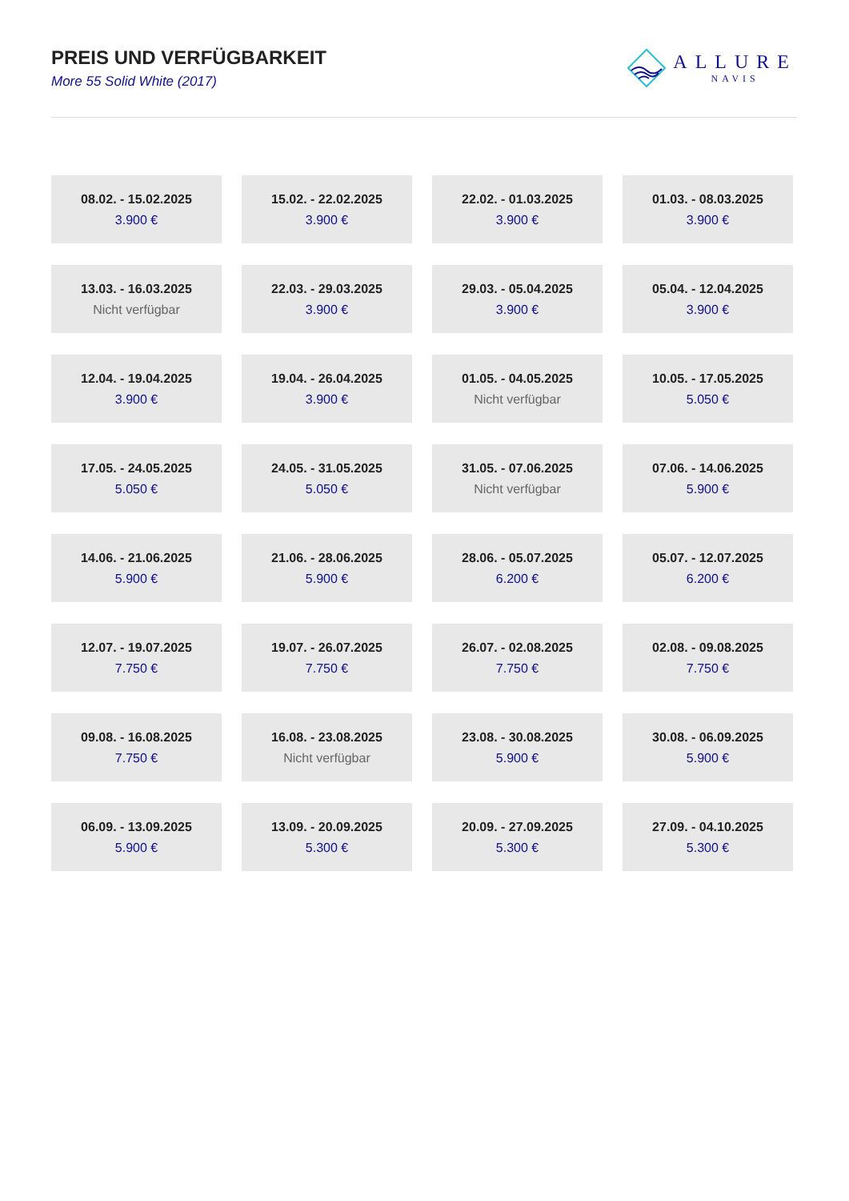PREIS UND VERFÜGBARKEIT
More 55 Solid White (2017)
ALLURE
NAVIS
| 08.02. - 15.02.2025 3.900 € | 15.02. - 22.02.2025 3.900 € | 22.02. - 01.03.2025 3.900 € | 01.03. - 08.03.2025 3.900 € |
| 13.03. - 16.03.2025 Nicht verfügbar | 22.03. - 29.03.2025 3.900 € | 29.03. - 05.04.2025 3.900 € | 05.04. - 12.04.2025 3.900 € |
| 12.04. - 19.04.2025 3.900 € | 19.04. - 26.04.2025 3.900 € | 01.05. - 04.05.2025 Nicht verfügbar | 10.05. - 17.05.2025 5.050 € |
| 17.05. - 24.05.2025 5.050 € | 24.05. - 31.05.2025 5.050 € | 31.05. - 07.06.2025 Nicht verfügbar | 07.06. - 14.06.2025 5.900 € |
| 14.06. - 21.06.2025 5.900 € | 21.06. - 28.06.2025 5.900 € | 28.06. - 05.07.2025 6.200 € | 05.07. - 12.07.2025 6.200 € |
| 12.07. - 19.07.2025 7.750 € | 19.07. - 26.07.2025 7.750 € | 26.07. - 02.08.2025 7.750 € | 02.08. - 09.08.2025 7.750 € |
| 09.08. - 16.08.2025 7.750 € | 16.08. - 23.08.2025 Nicht verfügbar | 23.08. - 30.08.2025 5.900 € | 30.08. - 06.09.2025 5.900 € |
| 06.09. - 13.09.2025 5.900 € | 13.09. - 20.09.2025 5.300 € | 20.09. - 27.09.2025 5.300 € | 27.09. - 04.10.2025 5.300 € |